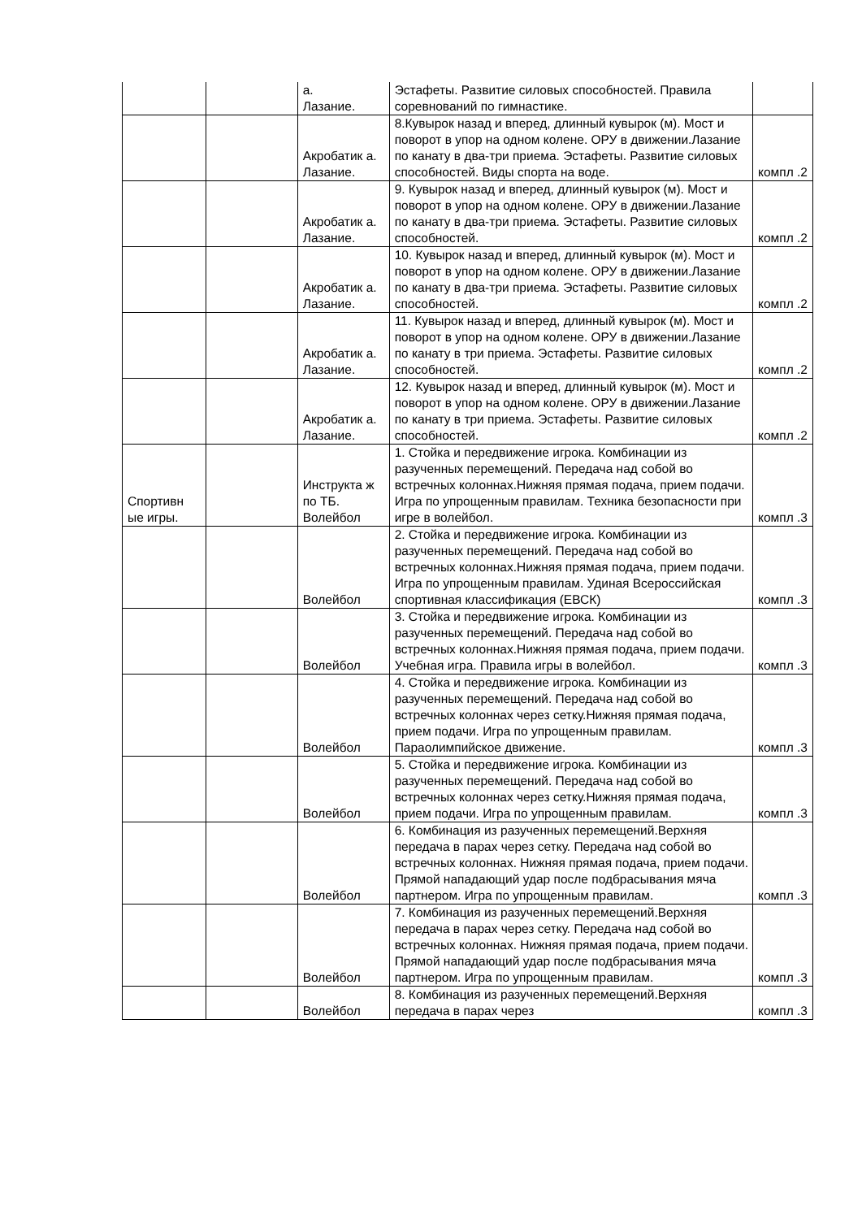| | | а. Лазание. | Эстафеты. Развитие силовых способностей. Правила соревнований по гимнастике. | |
| | | Акробатик а. Лазание. | 8.Кувырок назад и вперед, длинный кувырок (м). Мост и поворот в упор на одном колене. ОРУ в движении.Лазание по канату в два-три приема. Эстафеты. Развитие силовых способностей. Виды спорта на воде. | компл .2 |
| | | Акробатик а. Лазание. | 9. Кувырок назад и вперед, длинный кувырок (м). Мост и поворот в упор на одном колене. ОРУ в движении.Лазание по канату в два-три приема. Эстафеты. Развитие силовых способностей. | компл .2 |
| | | Акробатик а. Лазание. | 10. Кувырок назад и вперед, длинный кувырок (м). Мост и поворот в упор на одном колене. ОРУ в движении.Лазание по канату в два-три приема. Эстафеты. Развитие силовых способностей. | компл .2 |
| | | Акробатик а. Лазание. | 11. Кувырок назад и вперед, длинный кувырок (м). Мост и поворот в упор на одном колене. ОРУ в движении.Лазание по канату в три приема. Эстафеты. Развитие силовых способностей. | компл .2 |
| | | Акробатик а. Лазание. | 12. Кувырок назад и вперед, длинный кувырок (м). Мост и поворот в упор на одном колене. ОРУ в движении.Лазание по канату в три приема. Эстафеты. Развитие силовых способностей. | компл .2 |
| Спортивн ые игры. | | Инструкта ж по ТБ. Волейбол | 1. Стойка и передвижение игрока. Комбинации из разученных перемещений. Передача над собой во встречных колоннах.Нижняя прямая подача, прием подачи. Игра по упрощенным правилам. Техника безопасности при игре в волейбол. | компл .3 |
| | | Волейбол | 2. Стойка и передвижение игрока. Комбинации из разученных перемещений. Передача над собой во встречных колоннах.Нижняя прямая подача, прием подачи. Игра по упрощенным правилам. Удиная Всероссийская спортивная классификация (ЕВСК) | компл .3 |
| | | Волейбол | 3. Стойка и передвижение игрока. Комбинации из разученных перемещений. Передача над собой во встречных колоннах.Нижняя прямая подача, прием подачи. Учебная игра. Правила игры в волейбол. | компл .3 |
| | | Волейбол | 4. Стойка и передвижение игрока. Комбинации из разученных перемещений. Передача над собой во встречных колоннах через сетку.Нижняя прямая подача, прием подачи. Игра по упрощенным правилам. Параолимпийское движение. | компл .3 |
| | | Волейбол | 5. Стойка и передвижение игрока. Комбинации из разученных перемещений. Передача над собой во встречных колоннах через сетку.Нижняя прямая подача, прием подачи. Игра по упрощенным правилам. | компл .3 |
| | | Волейбол | 6. Комбинация из разученных перемещений.Верхняя передача в парах через сетку. Передача над собой во встречных колоннах. Нижняя прямая подача, прием подачи. Прямой нападающий удар после подбрасывания мяча партнером. Игра по упрощенным правилам. | компл .3 |
| | | Волейбол | 7. Комбинация из разученных перемещений.Верхняя передача в парах через сетку. Передача над собой во встречных колоннах. Нижняя прямая подача, прием подачи. Прямой нападающий удар после подбрасывания мяча партнером. Игра по упрощенным правилам. | компл .3 |
| | | Волейбол | 8. Комбинация из разученных перемещений.Верхняя передача в парах через | компл .3 |